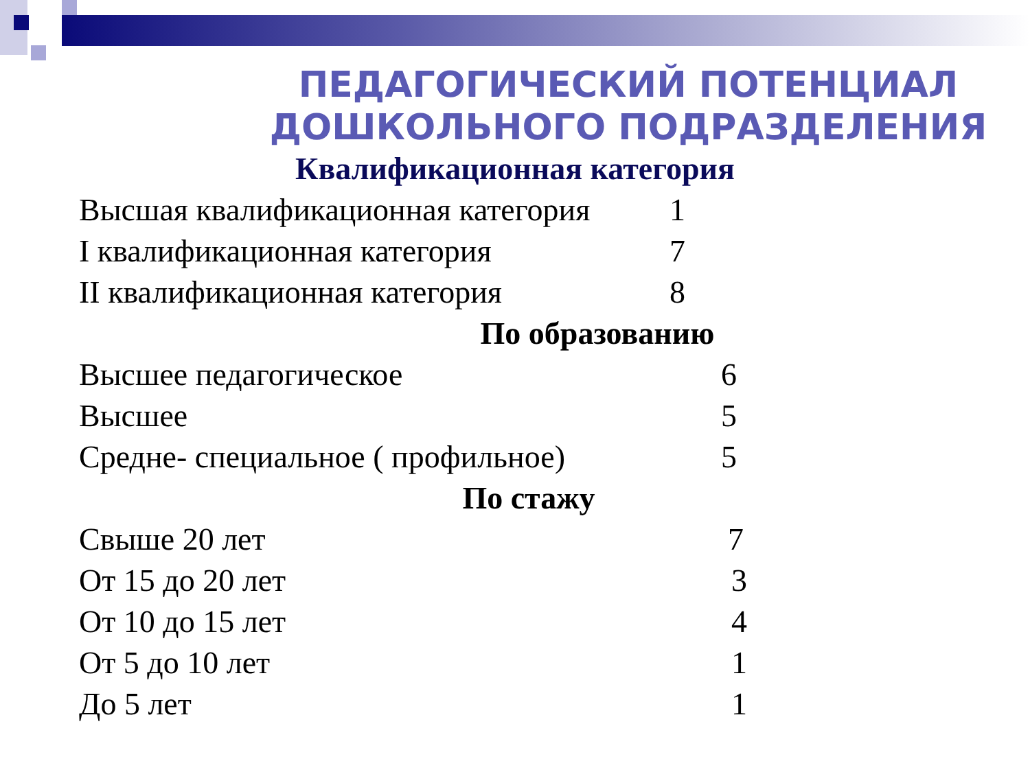ПЕДАГОГИЧЕСКИЙ ПОТЕНЦИАЛ
ДОШКОЛЬНОГО ПОДРАЗДЕЛЕНИЯ
Квалификационная категория
Высшая квалификационная категория 1
I квалификационная категория 7
II квалификационная категория 8
По образованию
Высшее педагогическое 6
Высшее 5
Средне- специальное ( профильное) 5
По стажу
Свыше 20 лет 7
От 15 до 20 лет 3
От 10 до 15 лет 4
От 5 до 10 лет 1
До 5 лет 1